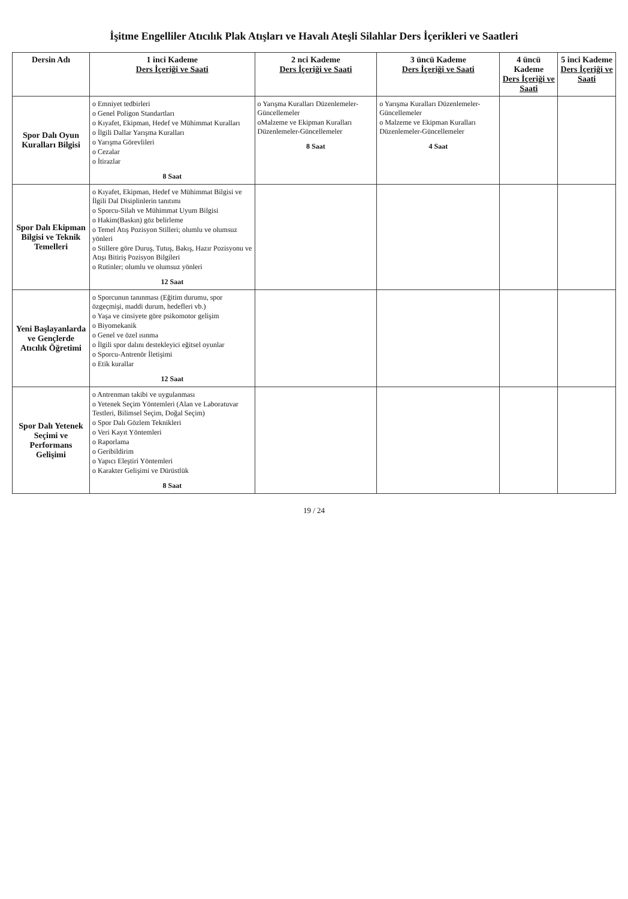İşitme Engelliler Atıcılık Plak Atışları ve Havalı Ateşli Silahlar Ders İçerikleri ve Saatleri
| Dersin Adı | 1 inci Kademe Ders İçeriği ve Saati | 2 nci Kademe Ders İçeriği ve Saati | 3 üncü Kademe Ders İçeriği ve Saati | 4 üncü Kademe Ders İçeriği ve Saati | 5 inci Kademe Ders İçeriği ve Saati |
| --- | --- | --- | --- | --- | --- |
| Spor Dalı Oyun Kuralları Bilgisi | o Emniyet tedbirleri o Genel Poligon Standartları o Kıyafet, Ekipman, Hedef ve Mühimmat Kuralları o İlgili Dallar Yarışma Kuralları o Yarışma Görevlileri o Cezalar o İtirazlar 8 Saat | o Yarışma Kuralları Düzenlemeler-Güncellemeler oMalzeme ve Ekipman Kuralları Düzenlemeler-Güncellemeler 8 Saat | o Yarışma Kuralları Düzenlemeler-Güncellemeler o Malzeme ve Ekipman Kuralları Düzenlemeler-Güncellemeler 4 Saat | | |
| Spor Dalı Ekipman Bilgisi ve Teknik Temelleri | o Kıyafet, Ekipman, Hedef ve Mühimmat Bilgisi ve İlgili Dal Disiplinlerin tanıtımı o Sporcu-Silah ve Mühimmat Uyum Bilgisi o Hakim(Baskın) göz belirleme o Temel Atış Pozisyon Stilleri; olumlu ve olumsuz yönleri o Stillere göre Duruş, Tutuş, Bakış, Hazır Pozisyonu ve Atışı Bitiriş Pozisyon Bilgileri o Rutinler; olumlu ve olumsuz yönleri 12 Saat | | | | |
| Yeni Başlayanlarda ve Gençlerde Atıcılık Öğretimi | o Sporcunun tanınması (Eğitim durumu, spor özgeçmişi, maddi durum, hedefleri vb.) o Yaşa ve cinsiyete göre psikomotor gelişim o Biyomekanik o Genel ve özel ısınma o İlgili spor dalını destekleyici eğitsel oyunlar o Sporcu-Antrenör İletişimi o Etik kurallar 12 Saat | | | | |
| Spor Dalı Yetenek Seçimi ve Performans Gelişimi | o Antrenman takibi ve uygulanması o Yetenek Seçim Yöntemleri (Alan ve Laboratuvar Testleri, Bilimsel Seçim, Doğal Seçim) o Spor Dalı Gözlem Teknikleri o Veri Kayıt Yöntemleri o Raporlama o Geribildirim o Yapıcı Eleştiri Yöntemleri o Karakter Gelişimi ve Dürüstlük 8 Saat | | | | |
19 / 24